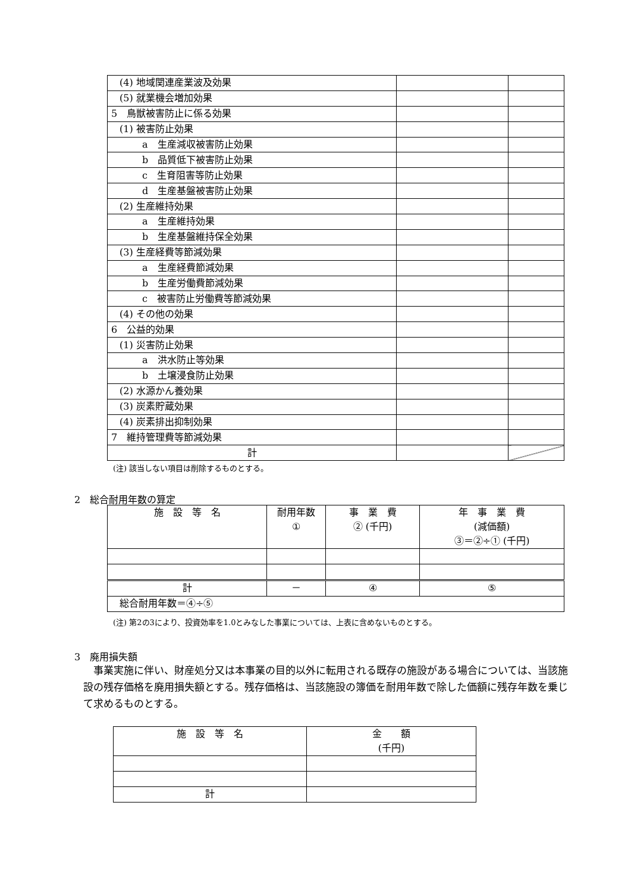| (4) 地域関連産業波及効果 | | |
| (5) 就業機会増加効果 | | |
| 5 鳥獣被害防止に係る効果 | | |
| (1) 被害防止効果 | | |
| a 生産減収被害防止効果 | | |
| b 品質低下被害防止効果 | | |
| c 生育阻害等防止効果 | | |
| d 生産基盤被害防止効果 | | |
| (2) 生産維持効果 | | |
| a 生産維持効果 | | |
| b 生産基盤維持保全効果 | | |
| (3) 生産経費等節減効果 | | |
| a 生産経費節減効果 | | |
| b 生産労働費節減効果 | | |
| c 被害防止労働費等節減効果 | | |
| (4) その他の効果 | | |
| 6 公益的効果 | | |
| (1) 災害防止効果 | | |
| a 洪水防止等効果 | | |
| b 土壌浸食防止効果 | | |
| (2) 水源かん養効果 | | |
| (3) 炭素貯蔵効果 | | |
| (4) 炭素排出抑制効果 | | |
| 7 維持管理費等節減効果 | | |
| 計 | | |
(注) 該当しない項目は削除するものとする。
2　総合耐用年数の算定
| 施 設 等 名 | 耐用年数 ① | 事 業 費 ② (千円) | 年 事 業 費 (減価額) ③＝②÷① (千円) |
| 計 | － | ④ | ⑤ |
| 総合耐用年数＝④÷⑤ | | | |
(注) 第2の3により、投資効率を1.0とみなした事業については、上表に含めないものとする。
3　廃用損失額
事業実施に伴い、財産処分又は本事業の目的以外に転用される既存の施設がある場合については、当該施設の残存価格を廃用損失額とする。残存価格は、当該施設の簿価を耐用年数で除した価額に残存年数を乗じて求めるものとする。
| 施 設 等 名 | 金 額 (千円) |
| 計 | |